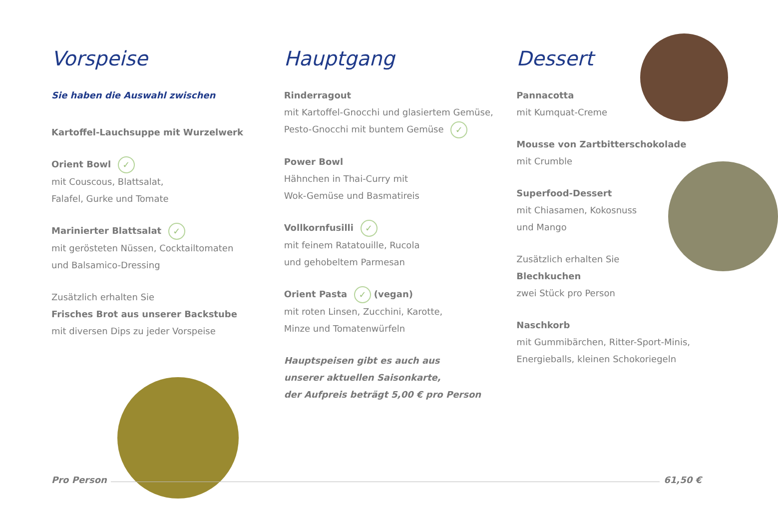Vorspeise
Sie haben die Auswahl zwischen
Kartoffel-Lauchsuppe mit Wurzelwerk
Orient Bowl ✓
mit Couscous, Blattsalat,
Falafel, Gurke und Tomate
Marinierter Blattsalat ✓
mit gerösteten Nüssen, Cocktailtomaten
und Balsamico-Dressing
Zusätzlich erhalten Sie
Frisches Brot aus unserer Backstube
mit diversen Dips zu jeder Vorspeise
Hauptgang
Rinderragout
mit Kartoffel-Gnocchi und glasiertem Gemüse,
Pesto-Gnocchi mit buntem Gemüse ✓
Power Bowl
Hähnchen in Thai-Curry mit
Wok-Gemüse und Basmatireis
Vollkornfusilli ✓
mit feinem Ratatouille, Rucola
und gehobeltem Parmesan
Orient Pasta ✓ (vegan)
mit roten Linsen, Zucchini, Karotte,
Minze und Tomatenwürfeln
Hauptspeisen gibt es auch aus
unserer aktuellen Saisonkarte,
der Aufpreis beträgt 5,00 € pro Person
Dessert
Pannacotta
mit Kumquat-Creme
Mousse von Zartbitterschokolade
mit Crumble
Superfood-Dessert
mit Chiasamen, Kokosnuss
und Mango
Zusätzlich erhalten Sie
Blechkuchen
zwei Stück pro Person
Naschkorb
mit Gummibärchen, Ritter-Sport-Minis,
Energieballs, kleinen Schokoriegeln
Pro Person 61,50 €